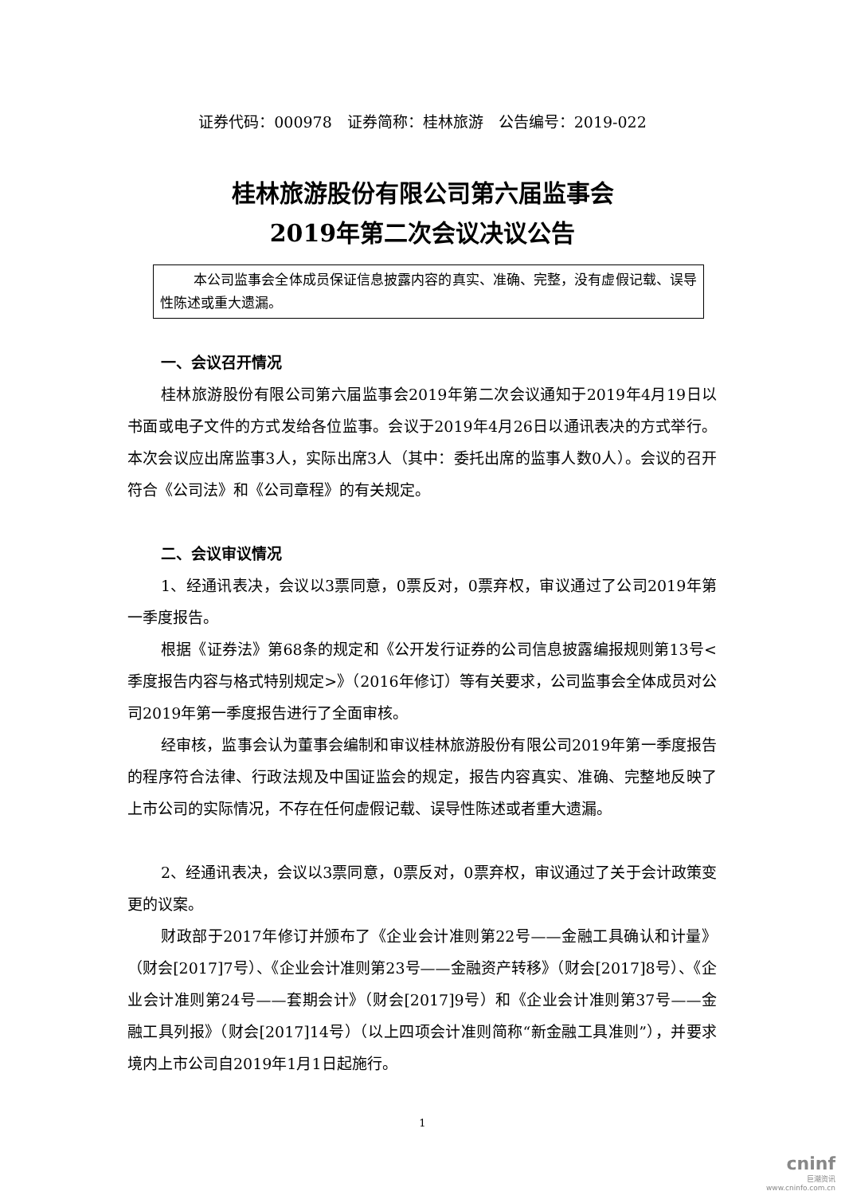证券代码：000978　证券简称：桂林旅游　公告编号：2019-022
桂林旅游股份有限公司第六届监事会
2019年第二次会议决议公告
本公司监事会全体成员保证信息披露内容的真实、准确、完整，没有虚假记载、误导性陈述或重大遗漏。
一、会议召开情况
桂林旅游股份有限公司第六届监事会2019年第二次会议通知于2019年4月19日以书面或电子文件的方式发给各位监事。会议于2019年4月26日以通讯表决的方式举行。本次会议应出席监事3人，实际出席3人（其中：委托出席的监事人数0人）。会议的召开符合《公司法》和《公司章程》的有关规定。
二、会议审议情况
1、经通讯表决，会议以3票同意，0票反对，0票弃权，审议通过了公司2019年第一季度报告。
根据《证券法》第68条的规定和《公开发行证券的公司信息披露编报规则第13号<季度报告内容与格式特别规定>》（2016年修订）等有关要求，公司监事会全体成员对公司2019年第一季度报告进行了全面审核。
经审核，监事会认为董事会编制和审议桂林旅游股份有限公司2019年第一季度报告的程序符合法律、行政法规及中国证监会的规定，报告内容真实、准确、完整地反映了上市公司的实际情况，不存在任何虚假记载、误导性陈述或者重大遗漏。
2、经通讯表决，会议以3票同意，0票反对，0票弃权，审议通过了关于会计政策变更的议案。
财政部于2017年修订并颁布了《企业会计准则第22号——金融工具确认和计量》（财会[2017]7号）、《企业会计准则第23号——金融资产转移》（财会[2017]8号）、《企业会计准则第24号——套期会计》（财会[2017]9号）和《企业会计准则第37号——金融工具列报》（财会[2017]14号）（以上四项会计准则简称“新金融工具准则”），并要求境内上市公司自2019年1月1日起施行。
1
cninf
巨潮资讯
www.cninfo.com.cn